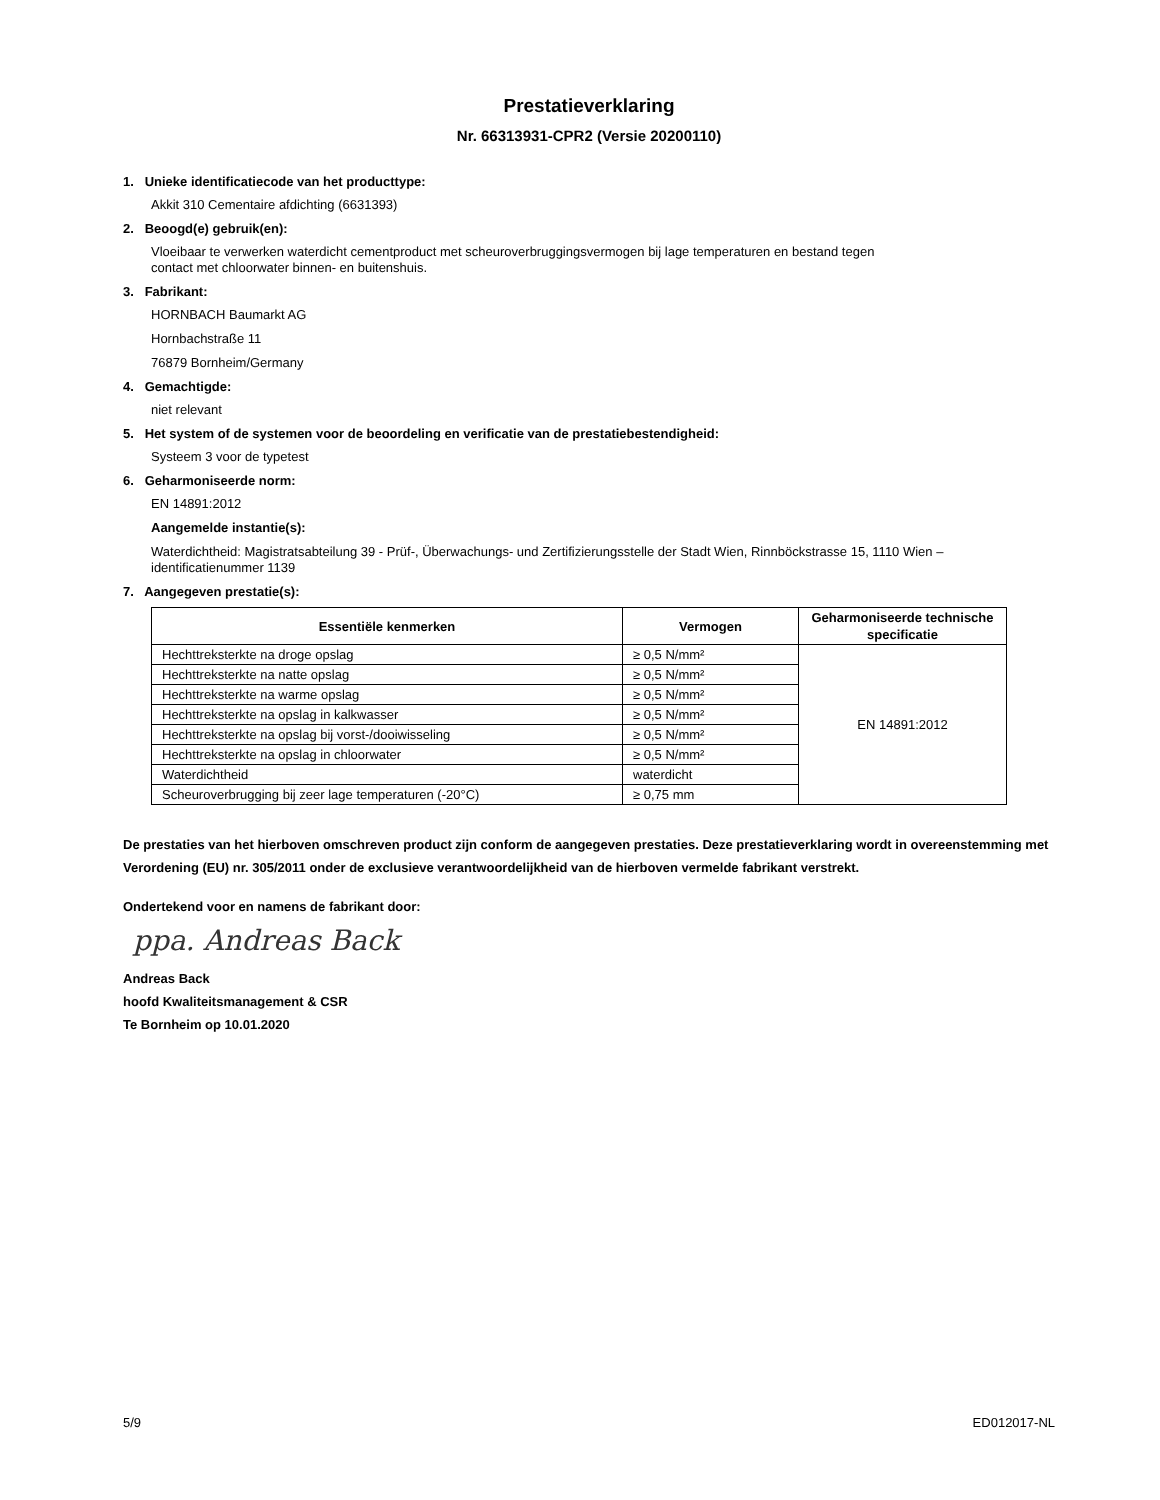Prestatieverklaring
Nr. 66313931-CPR2 (Versie 20200110)
1. Unieke identificatiecode van het producttype:
Akkit 310 Cementaire afdichting (6631393)
2. Beoogd(e) gebruik(en):
Vloeibaar te verwerken waterdicht cementproduct met scheuroverbruggingsvermogen bij lage temperaturen en bestand tegen
contact met chloorwater binnen- en buitenshuis.
3. Fabrikant:
HORNBACH Baumarkt AG
Hornbachstraße 11
76879 Bornheim/Germany
4. Gemachtigde:
niet relevant
5. Het system of de systemen voor de beoordeling en verificatie van de prestatiebestendigheid:
Systeem 3 voor de typetest
6. Geharmoniseerde norm:
EN 14891:2012
Aangemelde instantie(s):
Waterdichtheid: Magistratsabteilung 39 - Prüf-, Überwachungs- und Zertifizierungsstelle der Stadt Wien, Rinnböckstrasse 15, 1110 Wien –
identificatienummer 1139
7. Aangegeven prestatie(s):
| Essentiële kenmerken | Vermogen | Geharmoniseerde technische specificatie |
| --- | --- | --- |
| Hechttreksterkte na droge opslag | ≥ 0,5 N/mm² | EN 14891:2012 |
| Hechttreksterkte na natte opslag | ≥ 0,5 N/mm² | |
| Hechttreksterkte na warme opslag | ≥ 0,5 N/mm² | |
| Hechttreksterkte na opslag in kalkwasser | ≥ 0,5 N/mm² | |
| Hechttreksterkte na opslag bij vorst-/dooiwisseling | ≥ 0,5 N/mm² | |
| Hechttreksterkte na opslag in chloorwater | ≥ 0,5 N/mm² | |
| Waterdichtheid | waterdicht | |
| Scheuroverbrugging bij zeer lage temperaturen (-20°C) | ≥ 0,75 mm | |
De prestaties van het hierboven omschreven product zijn conform de aangegeven prestaties. Deze prestatieverklaring wordt in overeenstemming met Verordening (EU) nr. 305/2011 onder de exclusieve verantwoordelijkheid van de hierboven vermelde fabrikant verstrekt.
Ondertekend voor en namens de fabrikant door:
ppa. Andreas Back
Andreas Back
hoofd Kwaliteitsmanagement & CSR
Te Bornheim op 10.01.2020
5/9 ED012017-NL